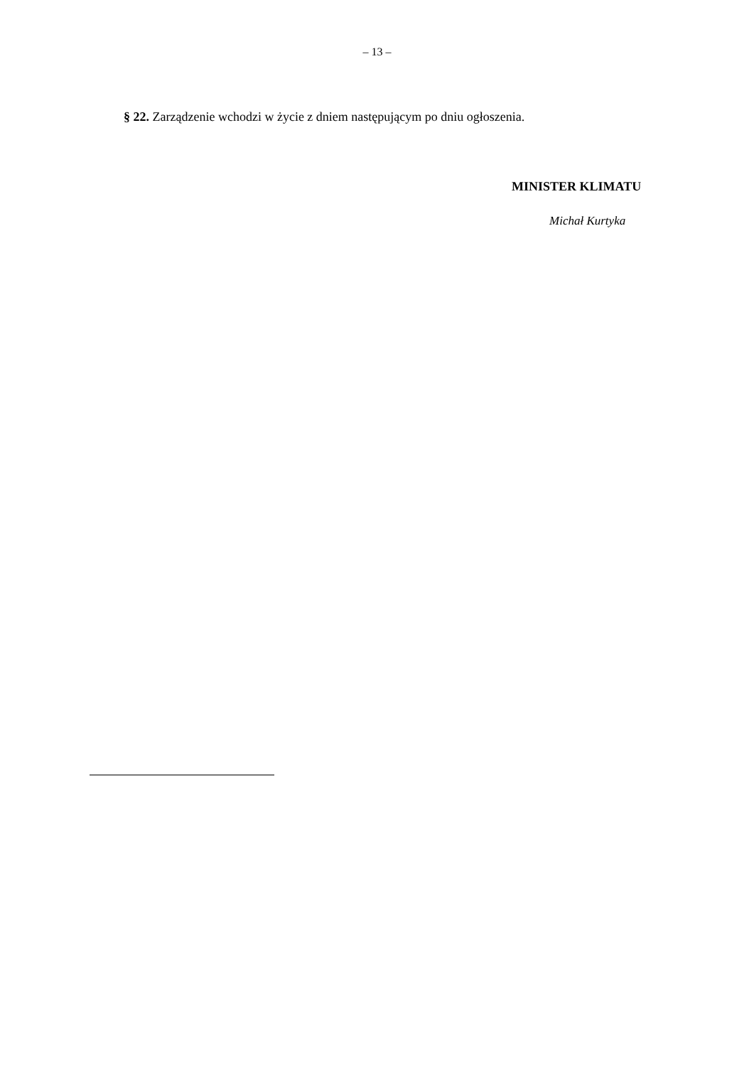– 13 –
§ 22. Zarządzenie wchodzi w życie z dniem następującym po dniu ogłoszenia.
MINISTER KLIMATU
Michał Kurtyka